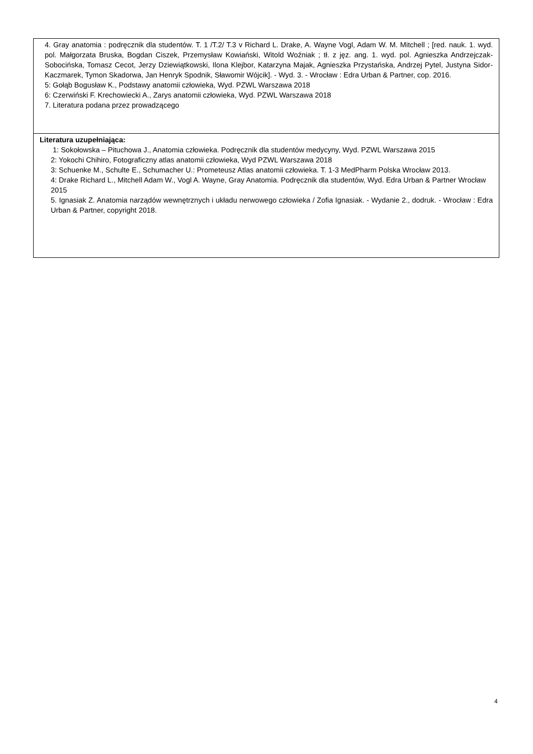| 4. Gray anatomia : podręcznik dla studentów. T. 1 /T.2/ T.3 v Richard L. Drake, A. Wayne Vogl, Adam W. M. Mitchell ; [red. nauk. 1. wyd. pol. Małgorzata Bruska, Bogdan Ciszek, Przemysław Kowiański, Witold Woźniak ; tł. z jęz. ang. 1. wyd. pol. Agnieszka Andrzejczak-Sobocińska, Tomasz Cecot, Jerzy Dziewiątkowski, Ilona Klejbor, Katarzyna Majak, Agnieszka Przystańska, Andrzej Pytel, Justyna Sidor-Kaczmarek, Tymon Skadorwa, Jan Henryk Spodnik, Sławomir Wójcik]. - Wyd. 3. - Wrocław : Edra Urban & Partner, cop. 2016. 5: Gołąb Bogusław K., Podstawy anatomii człowieka, Wyd. PZWL Warszawa 2018 6: Czerwiński F. Krechowiecki A., Zarys anatomii człowieka, Wyd. PZWL Warszawa 2018 7. Literatura podana przez prowadzącego |
| Literatura uzupełniająca: 1: Sokołowska – Pituchowa J., Anatomia człowieka. Podręcznik dla studentów medycyny, Wyd. PZWL Warszawa 2015 2: Yokochi Chihiro, Fotograficzny atlas anatomii człowieka, Wyd PZWL Warszawa 2018 3: Schuenke M., Schulte E., Schumacher U.: Prometeusz Atlas anatomii człowieka. T. 1-3 MedPharm Polska Wrocław 2013. 4: Drake Richard L., Mitchell Adam W., Vogl A. Wayne, Gray Anatomia. Podręcznik dla studentów, Wyd. Edra Urban & Partner Wrocław 2015 5. Ignasiak Z. Anatomia narządów wewnętrznych i układu nerwowego człowieka / Zofia Ignasiak. - Wydanie 2., dodruk. - Wrocław : Edra Urban & Partner, copyright 2018. |
4